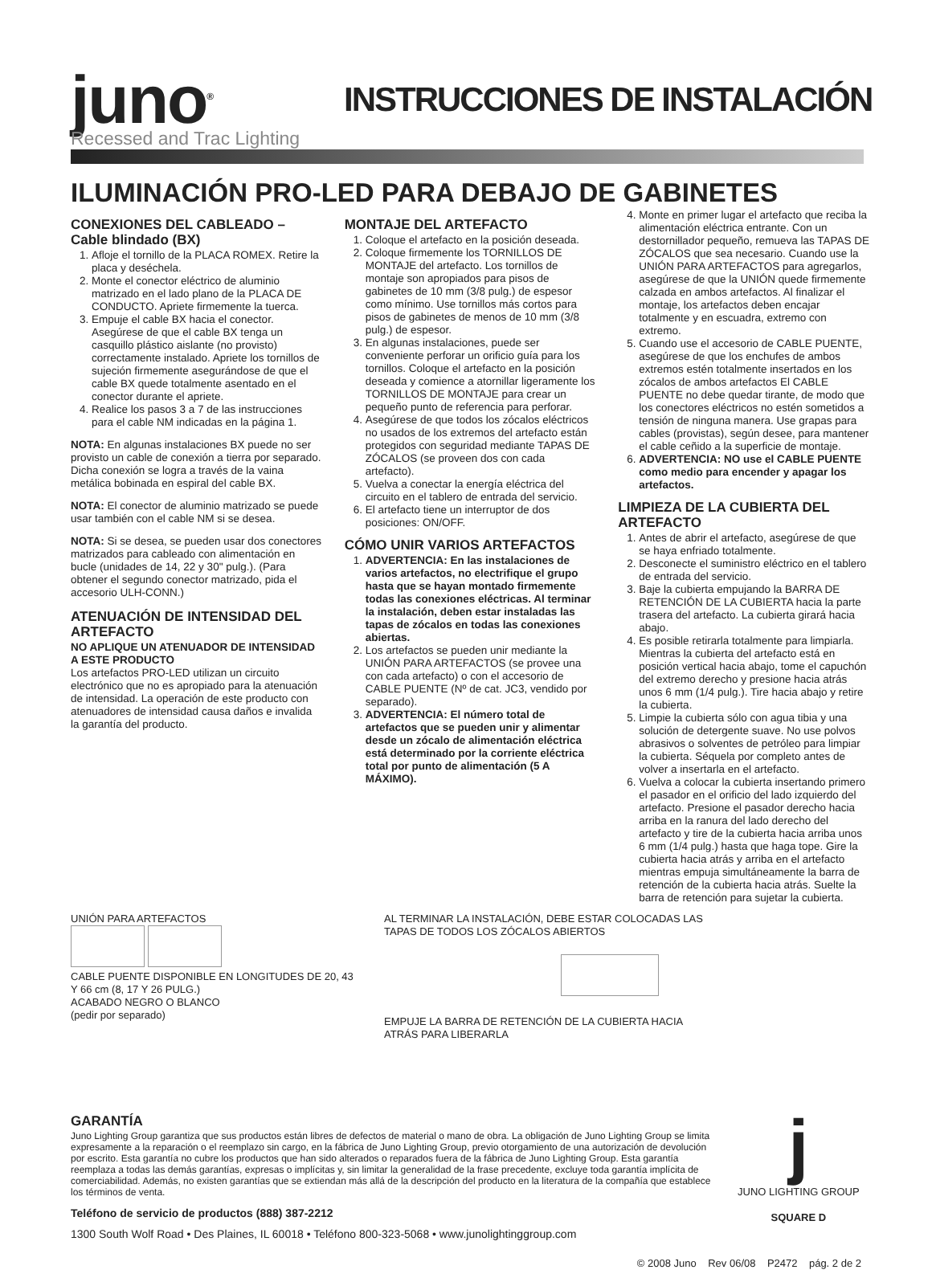juno<sup>®</sup>
Recessed and Trac Lighting
INSTRUCCIONES DE INSTALACIÓN
ILUMINACIÓN PRO-LED PARA DEBAJO DE GABINETES
CONEXIONES DEL CABLEADO – Cable blindado (BX)
1. Afloje el tornillo de la PLACA ROMEX. Retire la placa y deséchela.
2. Monte el conector eléctrico de aluminio matrizado en el lado plano de la PLACA DE CONDUCTO. Apriete firmemente la tuerca.
3. Empuje el cable BX hacia el conector. Asegúrese de que el cable BX tenga un casquillo plástico aislante (no provisto) correctamente instalado. Apriete los tornillos de sujeción firmemente asegurándose de que el cable BX quede totalmente asentado en el conector durante el apriete.
4. Realice los pasos 3 a 7 de las instrucciones para el cable NM indicadas en la página 1.
NOTA: En algunas instalaciones BX puede no ser provisto un cable de conexión a tierra por separado. Dicha conexión se logra a través de la vaina metálica bobinada en espiral del cable BX.
NOTA: El conector de aluminio matrizado se puede usar también con el cable NM si se desea.
NOTA: Si se desea, se pueden usar dos conectores matrizados para cableado con alimentación en bucle (unidades de 14, 22 y 30" pulg.). (Para obtener el segundo conector matrizado, pida el accesorio ULH-CONN.)
ATENUACIÓN DE INTENSIDAD DEL ARTEFACTO
NO APLIQUE UN ATENUADOR DE INTENSIDAD A ESTE PRODUCTO
Los artefactos PRO-LED utilizan un circuito electrónico que no es apropiado para la atenuación de intensidad. La operación de este producto con atenuadores de intensidad causa daños e invalida la garantía del producto.
MONTAJE DEL ARTEFACTO
1. Coloque el artefacto en la posición deseada.
2. Coloque firmemente los TORNILLOS DE MONTAJE del artefacto. Los tornillos de montaje son apropiados para pisos de gabinetes de 10 mm (3/8 pulg.) de espesor como mínimo. Use tornillos más cortos para pisos de gabinetes de menos de 10 mm (3/8 pulg.) de espesor.
3. En algunas instalaciones, puede ser conveniente perforar un orificio guía para los tornillos. Coloque el artefacto en la posición deseada y comience a atornillar ligeramente los TORNILLOS DE MONTAJE para crear un pequeño punto de referencia para perforar.
4. Asegúrese de que todos los zócalos eléctricos no usados de los extremos del artefacto están protegidos con seguridad mediante TAPAS DE ZÓCALOS (se proveen dos con cada artefacto).
5. Vuelva a conectar la energía eléctrica del circuito en el tablero de entrada del servicio.
6. El artefacto tiene un interruptor de dos posiciones: ON/OFF.
CÓMO UNIR VARIOS ARTEFACTOS
1. ADVERTENCIA: En las instalaciones de varios artefactos, no electrifique el grupo hasta que se hayan montado firmemente todas las conexiones eléctricas. Al terminar la instalación, deben estar instaladas las tapas de zócalos en todas las conexiones abiertas.
2. Los artefactos se pueden unir mediante la UNIÓN PARA ARTEFACTOS (se provee una con cada artefacto) o con el accesorio de CABLE PUENTE (Nº de cat. JC3, vendido por separado).
3. ADVERTENCIA: El número total de artefactos que se pueden unir y alimentar desde un zócalo de alimentación eléctrica está determinado por la corriente eléctrica total por punto de alimentación (5 A MÁXIMO).
4. Monte en primer lugar el artefacto que reciba la alimentación eléctrica entrante. Con un destornillador pequeño, remueva las TAPAS DE ZÓCALOS que sea necesario. Cuando use la UNIÓN PARA ARTEFACTOS para agregarlos, asegúrese de que la UNIÓN quede firmemente calzada en ambos artefactos. Al finalizar el montaje, los artefactos deben encajar totalmente y en escuadra, extremo con extremo.
5. Cuando use el accesorio de CABLE PUENTE, asegúrese de que los enchufes de ambos extremos estén totalmente insertados en los zócalos de ambos artefactos El CABLE PUENTE no debe quedar tirante, de modo que los conectores eléctricos no estén sometidos a tensión de ninguna manera. Use grapas para cables (provistas), según desee, para mantener el cable ceñido a la superficie de montaje.
6. ADVERTENCIA: NO use el CABLE PUENTE como medio para encender y apagar los artefactos.
LIMPIEZA DE LA CUBIERTA DEL ARTEFACTO
1. Antes de abrir el artefacto, asegúrese de que se haya enfriado totalmente.
2. Desconecte el suministro eléctrico en el tablero de entrada del servicio.
3. Baje la cubierta empujando la BARRA DE RETENCIÓN DE LA CUBIERTA hacia la parte trasera del artefacto. La cubierta girará hacia abajo.
4. Es posible retirarla totalmente para limpiarla. Mientras la cubierta del artefacto está en posición vertical hacia abajo, tome el capuchón del extremo derecho y presione hacia atrás unos 6 mm (1/4 pulg.). Tire hacia abajo y retire la cubierta.
5. Limpie la cubierta sólo con agua tibia y una solución de detergente suave. No use polvos abrasivos o solventes de petróleo para limpiar la cubierta. Séquela por completo antes de volver a insertarla en el artefacto.
6. Vuelva a colocar la cubierta insertando primero el pasador en el orificio del lado izquierdo del artefacto. Presione el pasador derecho hacia arriba en la ranura del lado derecho del artefacto y tire de la cubierta hacia arriba unos 6 mm (1/4 pulg.) hasta que haga tope. Gire la cubierta hacia atrás y arriba en el artefacto mientras empuja simultáneamente la barra de retención de la cubierta hacia atrás. Suelte la barra de retención para sujetar la cubierta.
UNIÓN PARA ARTEFACTOS
CABLE PUENTE DISPONIBLE EN LONGITUDES DE 20, 43 Y 66 cm (8, 17 Y 26 PULG.)
ACABADO NEGRO O BLANCO
(pedir por separado)
AL TERMINAR LA INSTALACIÓN, DEBE ESTAR COLOCADAS LAS TAPAS DE TODOS LOS ZÓCALOS ABIERTOS
EMPUJE LA BARRA DE RETENCIÓN DE LA CUBIERTA HACIA ATRÁS PARA LIBERARLA
GARANTÍA
Juno Lighting Group garantiza que sus productos están libres de defectos de material o mano de obra. La obligación de Juno Lighting Group se limita expresamente a la reparación o el reemplazo sin cargo, en la fábrica de Juno Lighting Group, previo otorgamiento de una autorización de devolución por escrito. Esta garantía no cubre los productos que han sido alterados o reparados fuera de la fábrica de Juno Lighting Group. Esta garantía reemplaza a todas las demás garantías, expresas o implícitas y, sin limitar la generalidad de la frase precedente, excluye toda garantía implícita de comerciabilidad. Además, no existen garantías que se extiendan más allá de la descripción del producto en la literatura de la compañía que establece los términos de venta.
Teléfono de servicio de productos (888) 387-2212
1300 South Wolf Road • Des Plaines, IL 60018 • Teléfono 800-323-5068 • www.junolightinggroup.com
j
JUNO LIGHTING GROUP
SQUARE D
© 2008 Juno Rev 06/08 P2472 pág. 2 de 2